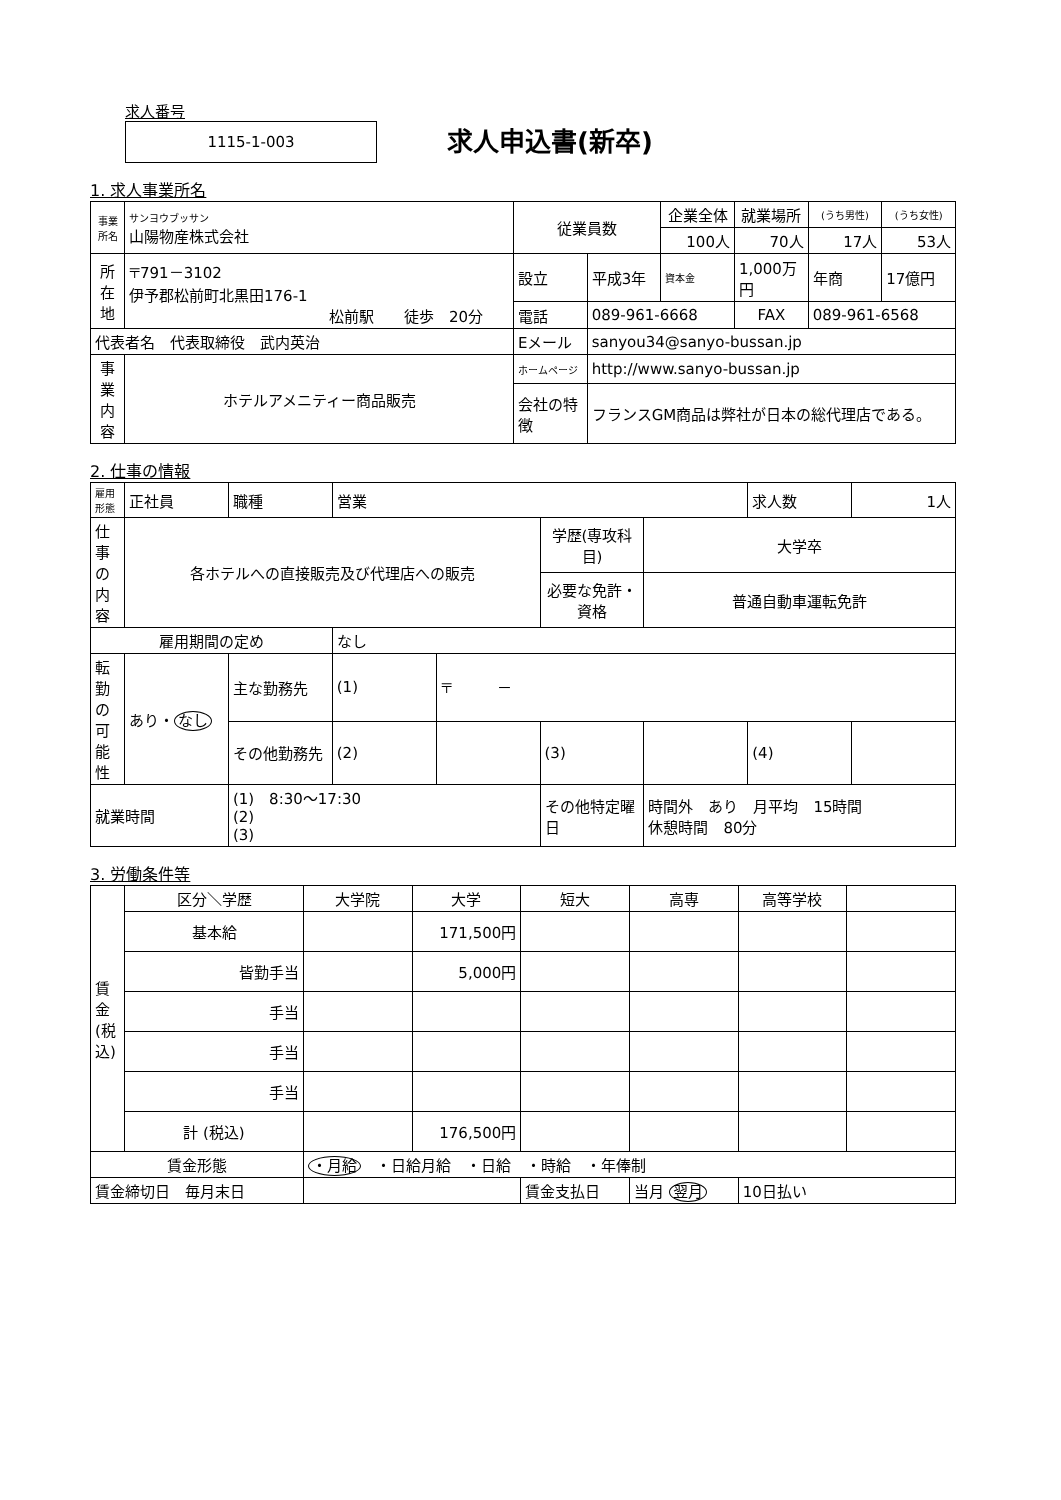求人番号
1115-1-003
求人申込書(新卒)
1. 求人事業所名
| 事業所名 | サンヨウブッサン 山陽物産株式会社 | 従業員数 | | 企業全体 | 就業場所 | (うち男性) | (うち女性) |
| | | | | 100人 | 70人 | 17人 | 53人 |
| 所在地 | 〒791－3102 伊予郡松前町北黒田176-1 松前駅 徒歩 20分 | 設立 | 平成3年 | 資本金 | 1,000万円 | 年商 | 17億円 |
| | | 電話 | 089-961-6668 | | FAX | 089-961-6568 | |
| 代表者名 代表取締役 武内英治 | | Eメール | sanyou34@sanyo-bussan.jp | | | | |
| 事業内容 | ホテルアメニティー商品販売 | ホームページ | http://www.sanyo-bussan.jp | | | | |
| | | 会社の特徴 | フランスGM商品は弊社が日本の総代理店である。 | | | | |
2. 仕事の情報
| 雇用形態 | 正社員 | 職種 | 営業 | | | | 求人数 | 1人 |
| 仕事の内容 | 各ホテルへの直接販売及び代理店への販売 | | | | 学歴(専攻科目) | 大学卒 | | |
| | | | | | 必要な免許・資格 | 普通自動車運転免許 | | |
| 雇用期間の定め | | | なし | | | | | |
| 転勤の可能性 | あり・ なし | 主な勤務先 | (1) | 〒 － | | | | |
| | | その他勤務先 | (2) | | (3) | | (4) | |
| 就業時間 | | (1) 8:30～17:30 (2) (3) | | | その他特定曜日 | 時間外 あり 月平均 15時間 休憩時間 80分 | | |
3. 労働条件等
| 賃金(税込) | 区分＼学歴 | 大学院 | 大学 | 短大 | 高専 | 高等学校 | |
| | 基本給 | | 171,500円 | | | | |
| | 皆勤手当 | | 5,000円 | | | | |
| | 手当 | | | | | | |
| | 手当 | | | | | | |
| | 手当 | | | | | | |
| | 計 (税込) | | 176,500円 | | | | |
| 賃金形態 | | ・月給 ・日給月給 ・日給 ・時給 ・年俸制 | | | | | |
| 賃金締切日 毎月末日 | | | | 賃金支払日 | 当月 翌月 | 10日払い | |